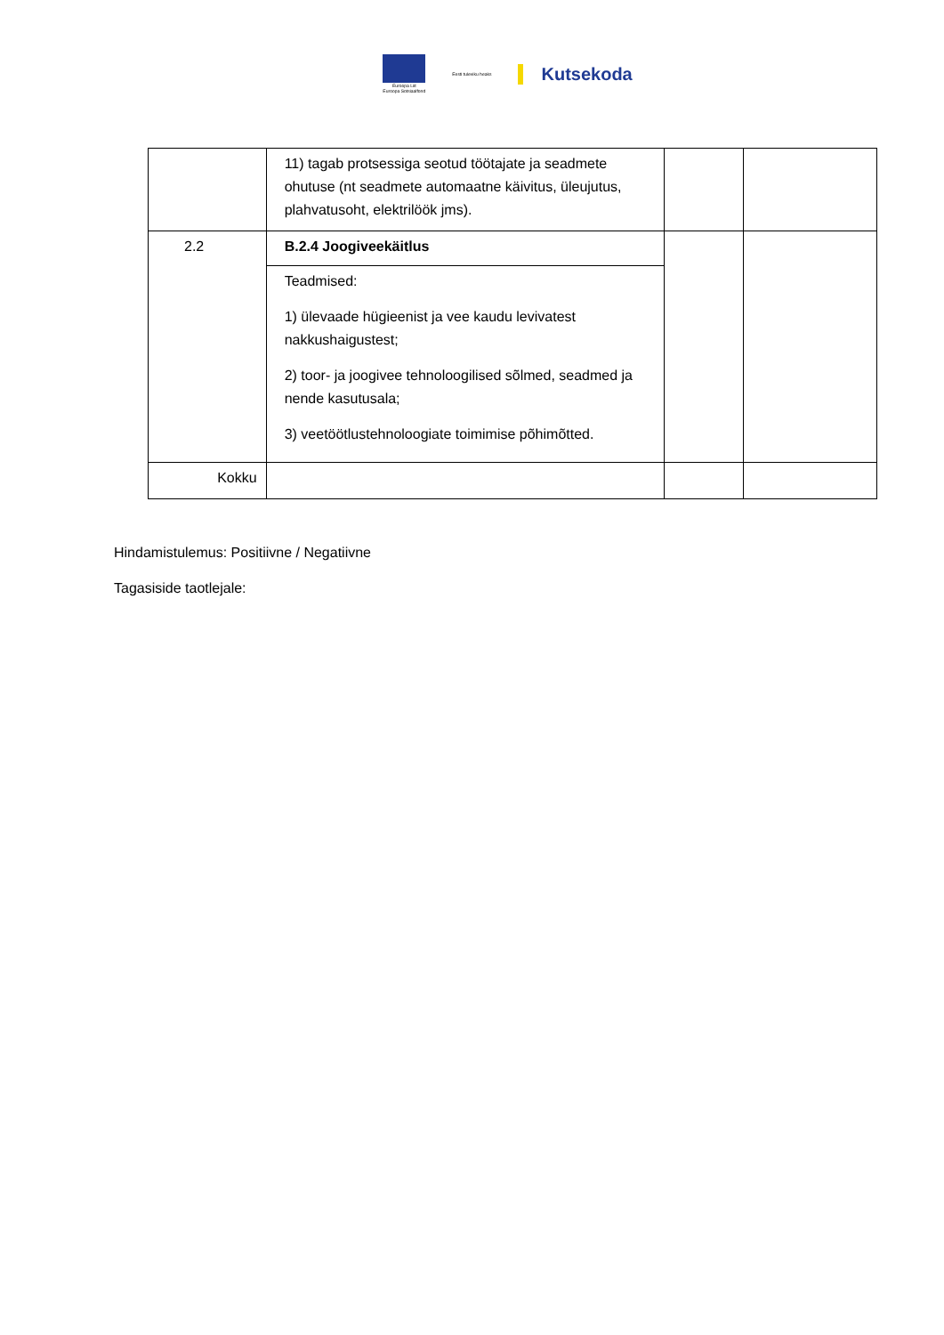Euroopa Liit
Euroopa Sotsiaalfond
Eesti tuleviku heaks
Kutsekoda
| | 11) tagab protsessiga seotud töötajate ja seadmete ohutuse (nt seadmete automaatne käivitus, üleujutus, plahvatusoht, elektrilöök jms). | | |
| 2.2 | B.2.4 Joogiveekäitlus | | |
| | Teadmised: 1) ülevaade hügieenist ja vee kaudu levivatest nakkushaigustest; 2) toor- ja joogivee tehnoloogilised sõlmed, seadmed ja nende kasutusala; 3) veetöötlustehnoloogiate toimimise põhimõtted. | | |
| Kokku | | | |
Hindamistulemus: Positiivne / Negatiivne
Tagasiside taotlejale: